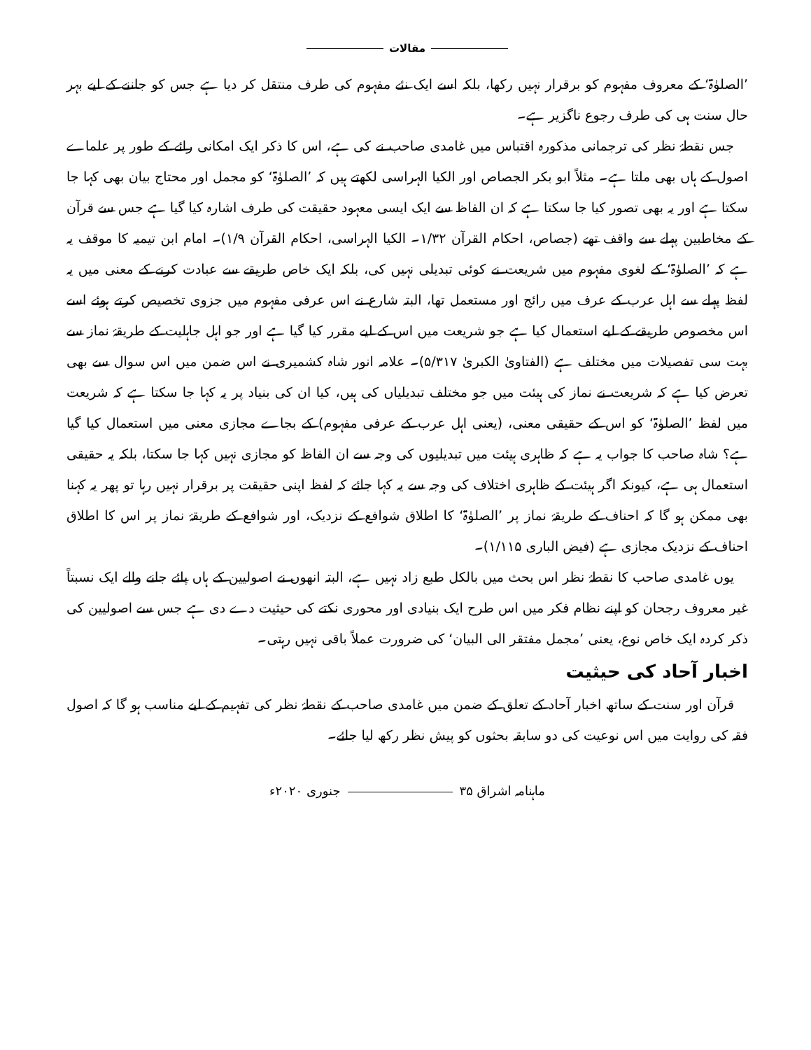مقالات
’الصلوٰۃ‘ کے معروف مفہوم کو برقرار نہیں رکھا، بلکہ اسے ایک نئے مفہوم کی طرف منتقل کر دیا ہے جس کو جاننے کے لیے بہر حال سنت ہی کی طرف رجوع ناگزیر ہے۔
جس نقطۂ نظر کی ترجمانی مذکورہ اقتباس میں غامدی صاحب نے کی ہے، اس کا ذکر ایک امکانی رائے کے طور پر علماے اصول کے ہاں بھی ملتا ہے۔ مثلاً ابو بکر الجصاص اور الکیا الہراسی لکھتے ہیں کہ ’الصلوٰۃ‘ کو مجمل اور محتاج بیان بھی کہا جا سکتا ہے اور یہ بھی تصور کیا جا سکتا ہے کہ ان الفاظ سے ایک ایسی معہود حقیقت کی طرف اشارہ کیا گیا ہے جس سے قرآن کے مخاطبین پہلے سے واقف تھے (جصاص، احکام القرآن ۱/۳۲۔ الکیا الہراسی، احکام القرآن ۱/۹)۔ امام ابن تیمیہ کا موقف یہ ہے کہ ’الصلوٰۃ‘ کے لغوی مفہوم میں شریعت نے کوئی تبدیلی نہیں کی، بلکہ ایک خاص طریقے سے عبادت کرنے کے معنی میں یہ لفظ پہلے سے اہل عرب کے عرف میں رائج اور مستعمل تھا، البتہ شارع نے اس عرفی مفہوم میں جزوی تخصیص کرتے ہوئے اسے اس مخصوص طریقے کے لیے استعمال کیا ہے جو شریعت میں اس کے لیے مقرر کیا گیا ہے اور جو اہل جاہلیت کے طریقۂ نماز سے بہت سی تفصیلات میں مختلف ہے (الفتاویٰ الکبریٰ ۵/۳۱۷)۔ علامہ انور شاہ کشمیری نے اس ضمن میں اس سوال سے بھی تعرض کیا ہے کہ شریعت نے نماز کی ہیئت میں جو مختلف تبدیلیاں کی ہیں، کیا ان کی بنیاد پر یہ کہا جا سکتا ہے کہ شریعت میں لفظ ’الصلوٰۃ‘ کو اس کے حقیقی معنی، (یعنی اہل عرب کے عرفی مفہوم) کے بجاے مجازی معنی میں استعمال کیا گیا ہے؟ شاہ صاحب کا جواب یہ ہے کہ ظاہری ہیئت میں تبدیلیوں کی وجہ سے ان الفاظ کو مجازی نہیں کہا جا سکتا، بلکہ یہ حقیقی استعمال ہی ہے، کیونکہ اگر ہیئت کے ظاہری اختلاف کی وجہ سے یہ کہا جائے کہ لفظ اپنی حقیقت پر برقرار نہیں رہا تو پھر یہ کہنا بھی ممکن ہو گا کہ احناف کے طریقۂ نماز پر ’الصلوٰۃ‘ کا اطلاق شوافع کے نزدیک، اور شوافع کے طریقۂ نماز پر اس کا اطلاق احناف کے نزدیک مجازی ہے (فیض الباری ۱/۱۱۵)۔
یوں غامدی صاحب کا نقطۂ نظر اس بحث میں بالکل طبع زاد نہیں ہے، البتہ انھوں نے اصولیین کے ہاں پائے جانے والے ایک نسبتاً غیر معروف رجحان کو اپنے نظام فکر میں اس طرح ایک بنیادی اور محوری نکتے کی حیثیت دے دی ہے جس سے اصولیین کی ذکر کردہ ایک خاص نوع، یعنی ’مجمل مفتقر الی البیان‘ کی ضرورت عملاً باقی نہیں رہتی۔
اخبار آحاد کی حیثیت
قرآن اور سنت کے ساتھ اخبار آحاد کے تعلق کے ضمن میں غامدی صاحب کے نقطۂ نظر کی تفہیم کے لیے مناسب ہو گا کہ اصول فقہ کی روایت میں اس نوعیت کی دو سابقہ بحثوں کو پیش نظر رکھ لیا جائے۔
ماہنامہ اشراق ۳۵ جنوری ۲۰۲۰ء